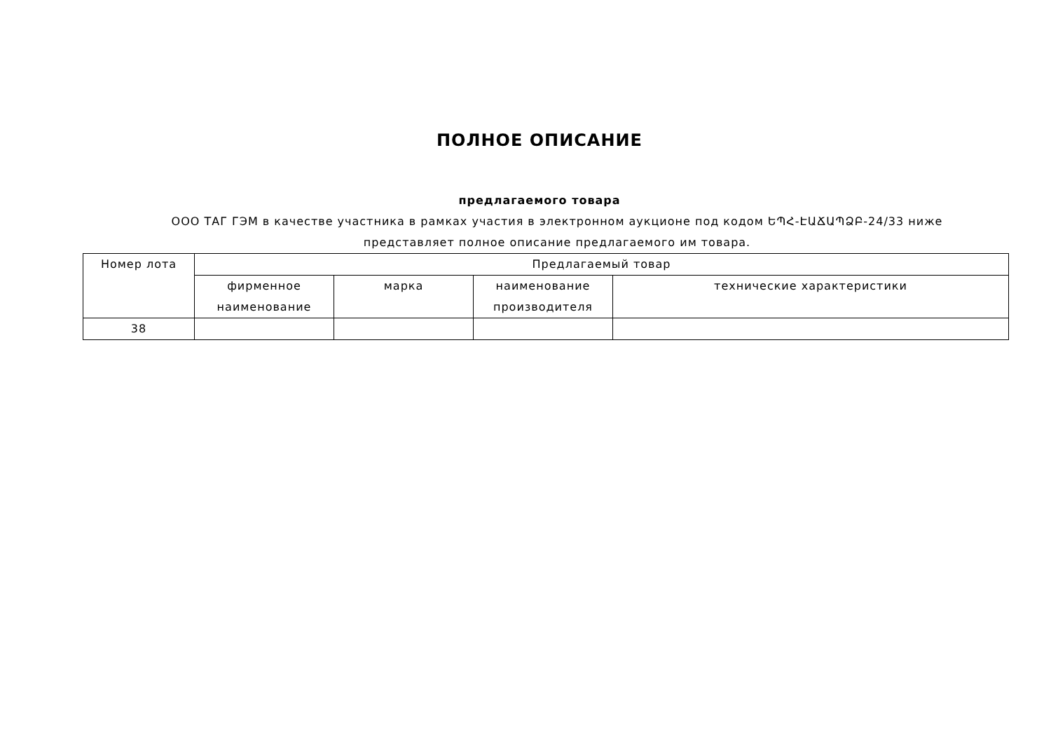ПОЛНОЕ ОПИСАНИЕ
предлагаемого товара
ООО ТАГ ГЭМ в качестве участника в рамках участия в электронном аукционе под кодом ԵՊՀ-ԷԱՃԱՊՁԲ-24/33 ниже представляет полное описание предлагаемого им товара.
| Номер лота | Предлагаемый товар | | | |
| --- | --- | --- | --- | --- |
| | фирменное наименование | марка | наименование производителя | технические характеристики |
| 38 | | | | |